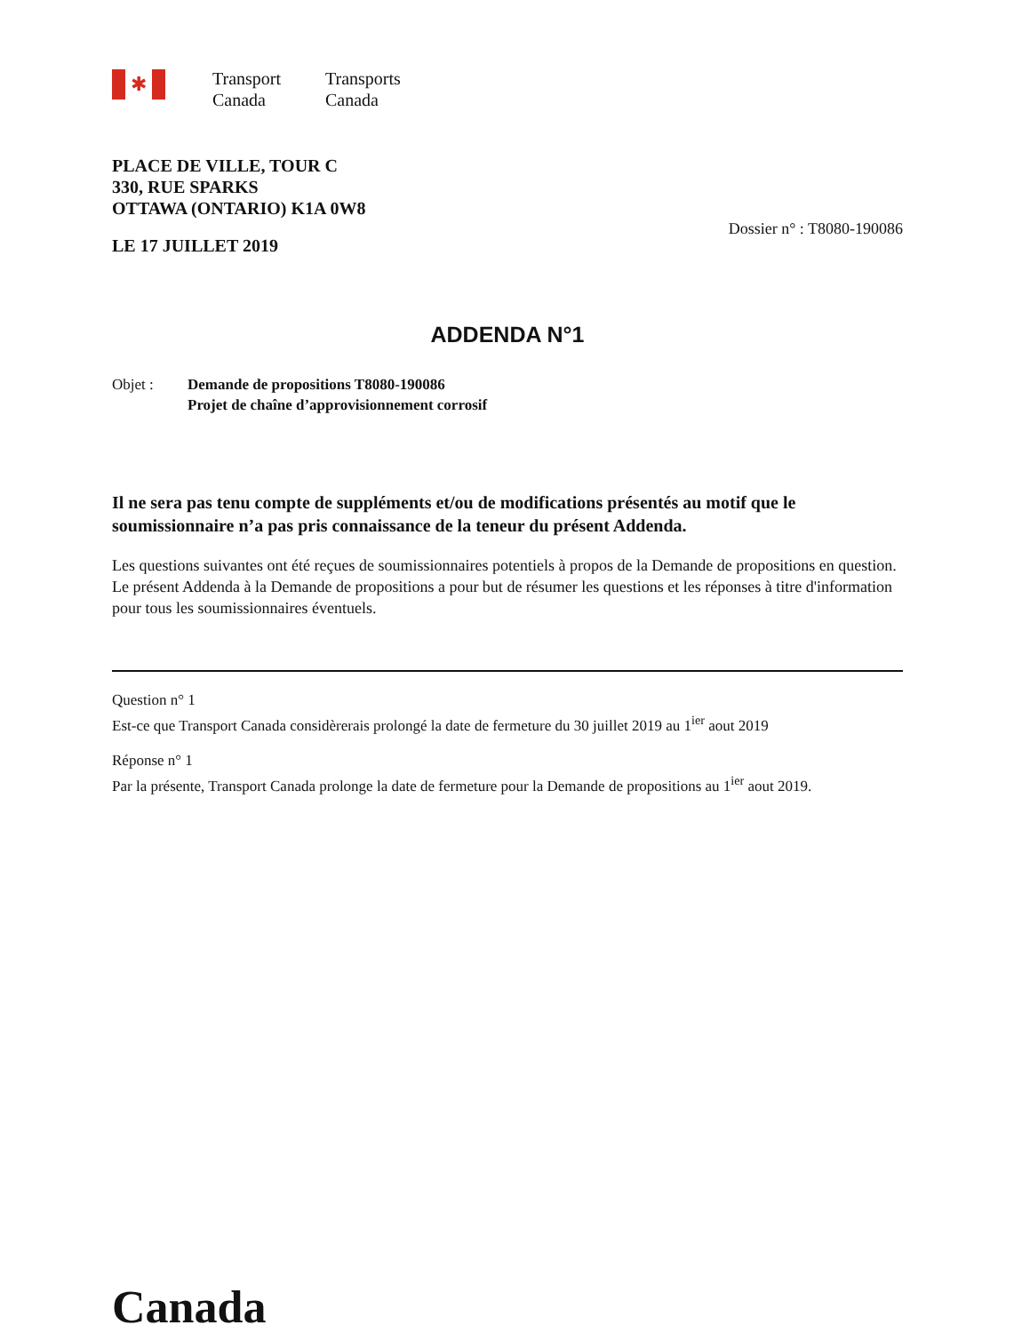✱
Transport
Canada
Transports
Canada
PLACE DE VILLE, TOUR C
330, RUE SPARKS
OTTAWA (ONTARIO) K1A 0W8
LE 17 JUILLET 2019
Dossier n° : T8080-190086
ADDENDA N°1
Objet : Demande de propositions T8080-190086
Projet de chaîne d’approvisionnement corrosif
Il ne sera pas tenu compte de suppléments et/ou de modifications présentés au motif que le soumissionnaire n’a pas pris connaissance de la teneur du présent Addenda.
Les questions suivantes ont été reçues de soumissionnaires potentiels à propos de la Demande de propositions en question. Le présent Addenda à la Demande de propositions a pour but de résumer les questions et les réponses à titre d'information pour tous les soumissionnaires éventuels.
Question n° 1
Est-ce que Transport Canada considèrerais prolongé la date de fermeture du 30 juillet 2019 au 1<sup>ier</sup> aout 2019
Réponse n° 1
Par la présente, Transport Canada prolonge la date de fermeture pour la Demande de propositions au 1<sup>ier</sup> aout 2019.
Canada